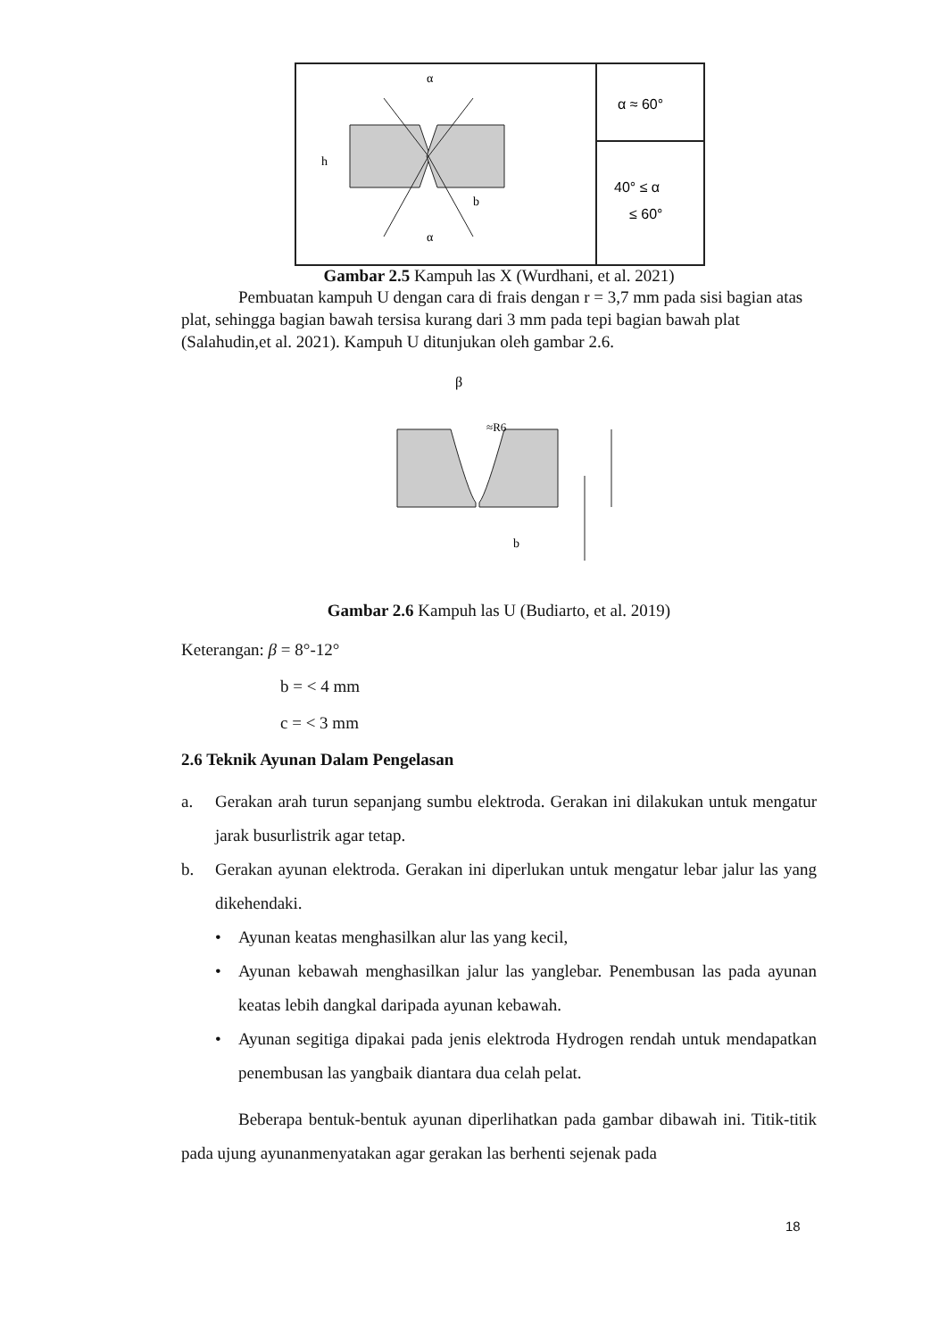α
α
b
h
α ≈ 60°
40° ≤ α
≤ 60°
Gambar 2.5 Kampuh las X (Wurdhani, et al. 2021)
Pembuatan kampuh U dengan cara di frais dengan r = 3,7 mm pada sisi bagian atas plat, sehingga bagian bawah tersisa kurang dari 3 mm pada tepi bagian bawah plat (Salahudin,et al. 2021). Kampuh U ditunjukan oleh gambar 2.6.
β
b
≈R6
Gambar 2.6 Kampuh las U (Budiarto, et al. 2019)
Keterangan: β = 8°-12°
b = < 4 mm
c = < 3 mm
2.6 Teknik Ayunan Dalam Pengelasan
a. Gerakan arah turun sepanjang sumbu elektroda. Gerakan ini dilakukan untuk mengatur jarak busurlistrik agar tetap.
b. Gerakan ayunan elektroda. Gerakan ini diperlukan untuk mengatur lebar jalur las yang dikehendaki.
• Ayunan keatas menghasilkan alur las yang kecil,
• Ayunan kebawah menghasilkan jalur las yanglebar. Penembusan las pada ayunan keatas lebih dangkal daripada ayunan kebawah.
• Ayunan segitiga dipakai pada jenis elektroda Hydrogen rendah untuk mendapatkan penembusan las yangbaik diantara dua celah pelat.
Beberapa bentuk-bentuk ayunan diperlihatkan pada gambar dibawah ini. Titik-titik pada ujung ayunanmenyatakan agar gerakan las berhenti sejenak pada
18